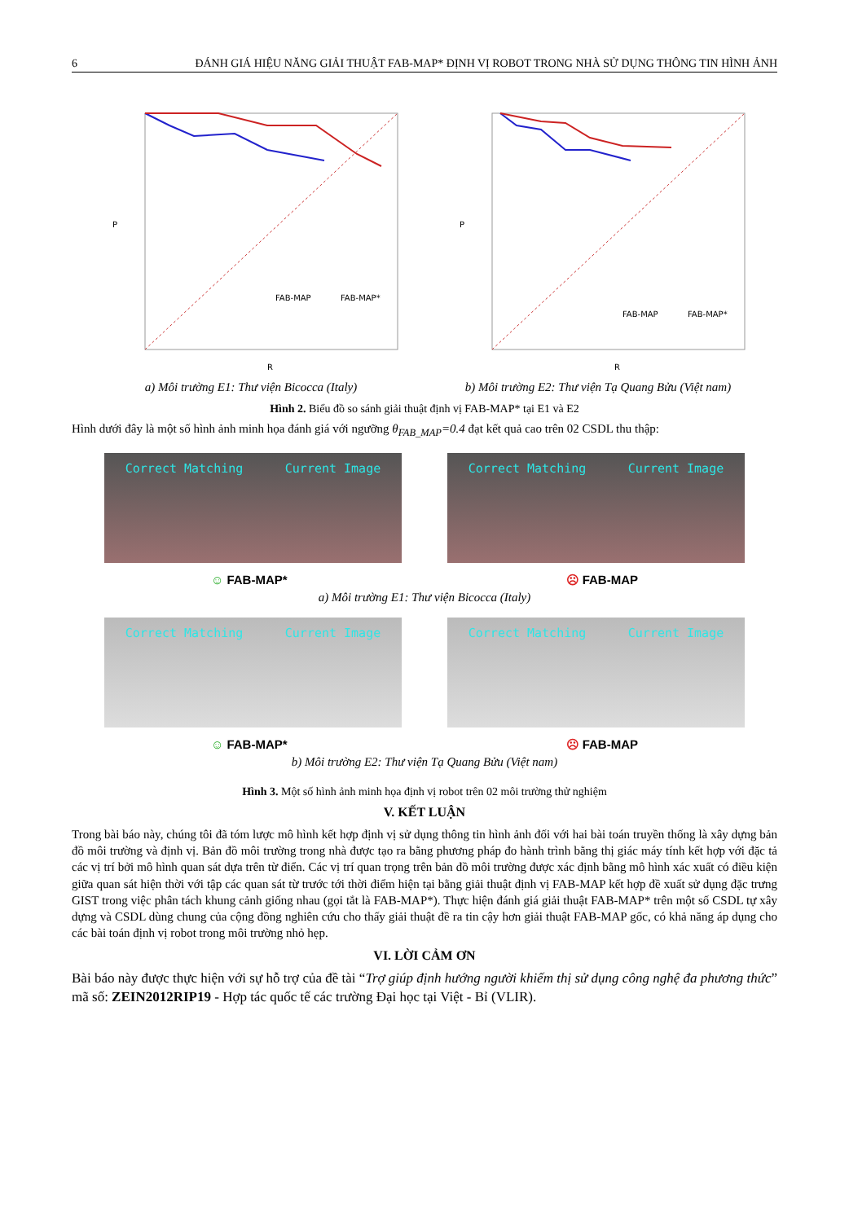6 ĐÁNH GIÁ HIỆU NĂNG GIẢI THUẬT FAB-MAP* ĐỊNH VỊ ROBOT TRONG NHÀ SỬ DỤNG THÔNG TIN HÌNH ẢNH
P
R
FAB-MAP
FAB-MAP*
a) Môi trường E1: Thư viện Bicocca (Italy)
P
R
FAB-MAP
FAB-MAP*
b) Môi trường E2: Thư viện Tạ Quang Bửu (Việt nam)
Hình 2. Biểu đồ so sánh giải thuật định vị FAB-MAP* tại E1 và E2
Hình dưới đây là một số hình ảnh minh họa đánh giá với ngưỡng θ<sub>FAB_MAP</sub>=0.4 đạt kết quả cao trên 02 CSDL thu thập:
Correct Matching Current Image Correct Matching Current Image
☺ FAB-MAP* ☹ FAB-MAP
a) Môi trường E1: Thư viện Bicocca (Italy)
Correct Matching Current Image Correct Matching Current Image
☺ FAB-MAP* ☹ FAB-MAP
b) Môi trường E2: Thư viện Tạ Quang Bửu (Việt nam)
Hình 3. Một số hình ảnh minh họa định vị robot trên 02 môi trường thử nghiệm
V. KẾT LUẬN
Trong bài báo này, chúng tôi đã tóm lược mô hình kết hợp định vị sử dụng thông tin hình ảnh đối với hai bài toán truyền thống là xây dựng bản đồ môi trường và định vị. Bản đồ môi trường trong nhà được tạo ra bằng phương pháp đo hành trình bằng thị giác máy tính kết hợp với đặc tả các vị trí bởi mô hình quan sát dựa trên từ điển. Các vị trí quan trọng trên bản đồ môi trường được xác định bằng mô hình xác xuất có điều kiện giữa quan sát hiện thời với tập các quan sát từ trước tới thời điểm hiện tại bằng giải thuật định vị FAB-MAP kết hợp đề xuất sử dụng đặc trưng GIST trong việc phân tách khung cảnh giống nhau (gọi tắt là FAB-MAP*). Thực hiện đánh giá giải thuật FAB-MAP* trên một số CSDL tự xây dựng và CSDL dùng chung của cộng đồng nghiên cứu cho thấy giải thuật đề ra tin cậy hơn giải thuật FAB-MAP gốc, có khả năng áp dụng cho các bài toán định vị robot trong môi trường nhỏ hẹp.
VI. LỜI CẢM ƠN
Bài báo này được thực hiện với sự hỗ trợ của đề tài “Trợ giúp định hướng người khiếm thị sử dụng công nghệ đa phương thức” mã số: ZEIN2012RIP19 - Hợp tác quốc tế các trường Đại học tại Việt - Bỉ (VLIR).